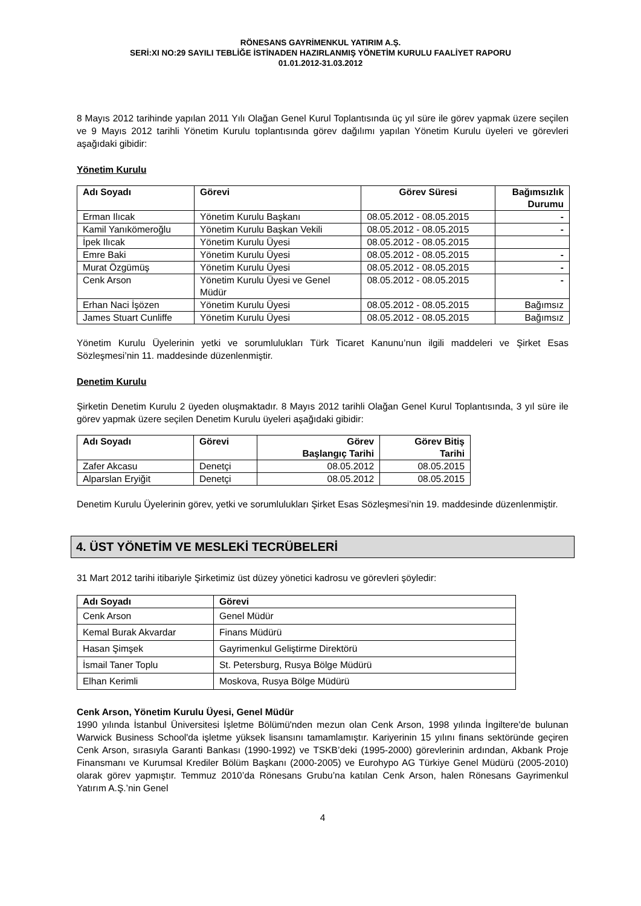RÖNESANS GAYRİMENKUL YATIRIM A.Ş.
SERİ:XI NO:29 SAYILI TEBLİĞE İSTİNADEN HAZIRLANMIŞ YÖNETİM KURULU FAALİYET RAPORU
01.01.2012-31.03.2012
8 Mayıs 2012 tarihinde yapılan 2011 Yılı Olağan Genel Kurul Toplantısında üç yıl süre ile görev yapmak üzere seçilen ve 9 Mayıs 2012 tarihli Yönetim Kurulu toplantısında görev dağılımı yapılan Yönetim Kurulu üyeleri ve görevleri aşağıdaki gibidir:
Yönetim Kurulu
| Adı Soyadı | Görevi | Görev Süresi | Bağımsızlık Durumu |
| --- | --- | --- | --- |
| Erman Ilıcak | Yönetim Kurulu Başkanı | 08.05.2012 - 08.05.2015 | - |
| Kamil Yanıkömeroğlu | Yönetim Kurulu Başkan Vekili | 08.05.2012 - 08.05.2015 | - |
| İpek Ilıcak | Yönetim Kurulu Üyesi | 08.05.2012 - 08.05.2015 | |
| Emre Baki | Yönetim Kurulu Üyesi | 08.05.2012 - 08.05.2015 | - |
| Murat Özgümüş | Yönetim Kurulu Üyesi | 08.05.2012 - 08.05.2015 | - |
| Cenk Arson | Yönetim Kurulu Üyesi ve Genel Müdür | 08.05.2012 - 08.05.2015 | - |
| Erhan Naci İşözen | Yönetim Kurulu Üyesi | 08.05.2012 - 08.05.2015 | Bağımsız |
| James Stuart Cunliffe | Yönetim Kurulu Üyesi | 08.05.2012 - 08.05.2015 | Bağımsız |
Yönetim Kurulu Üyelerinin yetki ve sorumlulukları Türk Ticaret Kanunu’nun ilgili maddeleri ve Şirket Esas Sözleşmesi’nin 11. maddesinde düzenlenmiştir.
Denetim Kurulu
Şirketin Denetim Kurulu 2 üyeden oluşmaktadır. 8 Mayıs 2012 tarihli Olağan Genel Kurul Toplantısında, 3 yıl süre ile görev yapmak üzere seçilen Denetim Kurulu üyeleri aşağıdaki gibidir:
| Adı Soyadı | Görevi | Görev Başlangıç Tarihi | Görev Bitiş Tarihi |
| --- | --- | --- | --- |
| Zafer Akcasu | Denetçi | 08.05.2012 | 08.05.2015 |
| Alparslan Eryiğit | Denetçi | 08.05.2012 | 08.05.2015 |
Denetim Kurulu Üyelerinin görev, yetki ve sorumlulukları Şirket Esas Sözleşmesi’nin 19. maddesinde düzenlenmiştir.
4. ÜST YÖNETİM VE MESLEKİ TECRÜBELERİ
31 Mart 2012 tarihi itibariyle Şirketimiz üst düzey yönetici kadrosu ve görevleri şöyledir:
| Adı Soyadı | Görevi |
| --- | --- |
| Cenk Arson | Genel Müdür |
| Kemal Burak Akvardar | Finans Müdürü |
| Hasan Şimşek | Gayrimenkul Geliştirme Direktörü |
| İsmail Taner Toplu | St. Petersburg, Rusya Bölge Müdürü |
| Elhan Kerimli | Moskova, Rusya Bölge Müdürü |
Cenk Arson, Yönetim Kurulu Üyesi, Genel Müdür
1990 yılında İstanbul Üniversitesi İşletme Bölümü'nden mezun olan Cenk Arson, 1998 yılında İngiltere'de bulunan Warwick Business School'da işletme yüksek lisansını tamamlamıştır. Kariyerinin 15 yılını finans sektöründe geçiren Cenk Arson, sırasıyla Garanti Bankası (1990-1992) ve TSKB’deki (1995-2000) görevlerinin ardından, Akbank Proje Finansmanı ve Kurumsal Krediler Bölüm Başkanı (2000-2005) ve Eurohypo AG Türkiye Genel Müdürü (2005-2010) olarak görev yapmıştır. Temmuz 2010’da Rönesans Grubu’na katılan Cenk Arson, halen Rönesans Gayrimenkul Yatırım A.Ş.’nin Genel
4